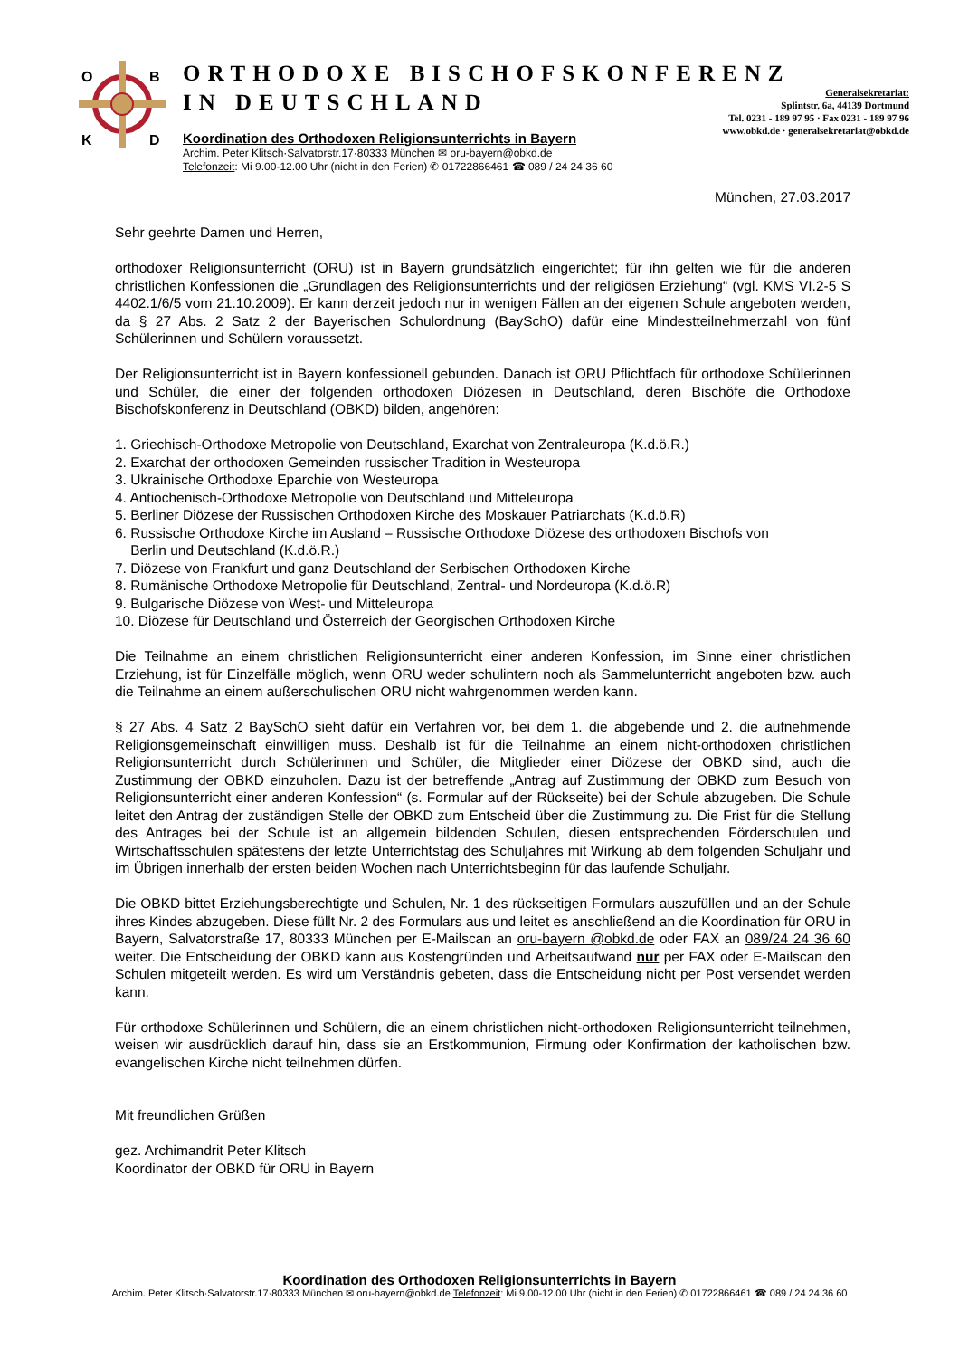O
B
K
D
ORTHODOXE BISCHOFSKONFERENZ
IN DEUTSCHLAND
Generalsekretariat:
Splintstr. 6a, 44139 Dortmund
Tel. 0231 - 189 97 95 · Fax 0231 - 189 97 96
www.obkd.de · generalsekretariat@obkd.de
Koordination des Orthodoxen Religionsunterrichts in Bayern
Archim. Peter Klitsch·Salvatorstr.17·80333 München ✉ oru-bayern@obkd.de
Telefonzeit: Mi 9.00-12.00 Uhr (nicht in den Ferien) ✆ 01722866461 ☎ 089 / 24 24 36 60
München, 27.03.2017
Sehr geehrte Damen und Herren,
orthodoxer Religionsunterricht (ORU) ist in Bayern grundsätzlich eingerichtet; für ihn gelten wie für die anderen christlichen Konfessionen die „Grundlagen des Religionsunterrichts und der religiösen Erziehung“ (vgl. KMS VI.2-5 S 4402.1/6/5 vom 21.10.2009). Er kann derzeit jedoch nur in wenigen Fällen an der eigenen Schule angeboten werden, da § 27 Abs. 2 Satz 2 der Bayerischen Schulordnung (BaySchO) dafür eine Mindestteilnehmerzahl von fünf Schülerinnen und Schülern voraussetzt.
Der Religionsunterricht ist in Bayern konfessionell gebunden. Danach ist ORU Pflichtfach für orthodoxe Schülerinnen und Schüler, die einer der folgenden orthodoxen Diözesen in Deutschland, deren Bischöfe die Orthodoxe Bischofskonferenz in Deutschland (OBKD) bilden, angehören:
1. Griechisch-Orthodoxe Metropolie von Deutschland, Exarchat von Zentraleuropa (K.d.ö.R.)
2. Exarchat der orthodoxen Gemeinden russischer Tradition in Westeuropa
3. Ukrainische Orthodoxe Eparchie von Westeuropa
4. Antiochenisch-Orthodoxe Metropolie von Deutschland und Mitteleuropa
5. Berliner Diözese der Russischen Orthodoxen Kirche des Moskauer Patriarchats (K.d.ö.R)
6. Russische Orthodoxe Kirche im Ausland – Russische Orthodoxe Diözese des orthodoxen Bischofs von
Berlin und Deutschland (K.d.ö.R.)
7. Diözese von Frankfurt und ganz Deutschland der Serbischen Orthodoxen Kirche
8. Rumänische Orthodoxe Metropolie für Deutschland, Zentral- und Nordeuropa (K.d.ö.R)
9. Bulgarische Diözese von West- und Mitteleuropa
10. Diözese für Deutschland und Österreich der Georgischen Orthodoxen Kirche
Die Teilnahme an einem christlichen Religionsunterricht einer anderen Konfession, im Sinne einer christlichen Erziehung, ist für Einzelfälle möglich, wenn ORU weder schulintern noch als Sammelunterricht angeboten bzw. auch die Teilnahme an einem außerschulischen ORU nicht wahrgenommen werden kann.
§ 27 Abs. 4 Satz 2 BaySchO sieht dafür ein Verfahren vor, bei dem 1. die abgebende und 2. die aufnehmende Religionsgemeinschaft einwilligen muss. Deshalb ist für die Teilnahme an einem nicht-orthodoxen christlichen Religionsunterricht durch Schülerinnen und Schüler, die Mitglieder einer Diözese der OBKD sind, auch die Zustimmung der OBKD einzuholen. Dazu ist der betreffende „Antrag auf Zustimmung der OBKD zum Besuch von Religionsunterricht einer anderen Konfession“ (s. Formular auf der Rückseite) bei der Schule abzugeben. Die Schule leitet den Antrag der zuständigen Stelle der OBKD zum Entscheid über die Zustimmung zu. Die Frist für die Stellung des Antrages bei der Schule ist an allgemein bildenden Schulen, diesen entsprechenden Förderschulen und Wirtschaftsschulen spätestens der letzte Unterrichtstag des Schuljahres mit Wirkung ab dem folgenden Schuljahr und im Übrigen innerhalb der ersten beiden Wochen nach Unterrichtsbeginn für das laufende Schuljahr.
Die OBKD bittet Erziehungsberechtigte und Schulen, Nr. 1 des rückseitigen Formulars auszufüllen und an der Schule ihres Kindes abzugeben. Diese füllt Nr. 2 des Formulars aus und leitet es anschließend an die Koordination für ORU in Bayern, Salvatorstraße 17, 80333 München per E-Mailscan an oru-bayern @obkd.de oder FAX an 089/24 24 36 60 weiter. Die Entscheidung der OBKD kann aus Kostengründen und Arbeitsaufwand nur per FAX oder E-Mailscan den Schulen mitgeteilt werden. Es wird um Verständnis gebeten, dass die Entscheidung nicht per Post versendet werden kann.
Für orthodoxe Schülerinnen und Schülern, die an einem christlichen nicht-orthodoxen Religionsunterricht teilnehmen, weisen wir ausdrücklich darauf hin, dass sie an Erstkommunion, Firmung oder Konfirmation der katholischen bzw. evangelischen Kirche nicht teilnehmen dürfen.
Mit freundlichen Grüßen
gez. Archimandrit Peter Klitsch
Koordinator der OBKD für ORU in Bayern
Koordination des Orthodoxen Religionsunterrichts in Bayern
Archim. Peter Klitsch·Salvatorstr.17·80333 München ✉ oru-bayern@obkd.de Telefonzeit: Mi 9.00-12.00 Uhr (nicht in den Ferien) ✆ 01722866461 ☎ 089 / 24 24 36 60